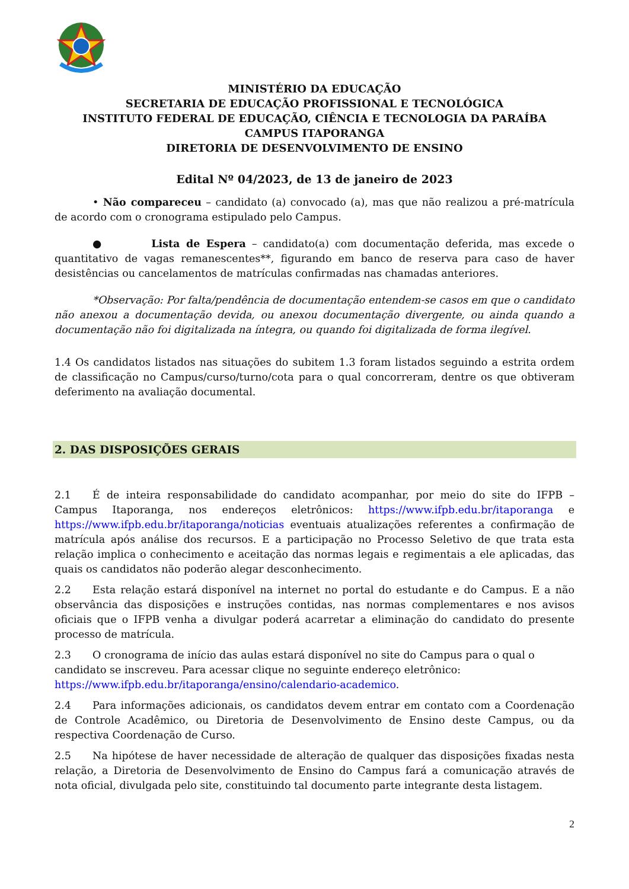MINISTÉRIO DA EDUCAÇÃO
SECRETARIA DE EDUCAÇÃO PROFISSIONAL E TECNOLÓGICA
INSTITUTO FEDERAL DE EDUCAÇÃO, CIÊNCIA E TECNOLOGIA DA PARAÍBA
CAMPUS ITAPORANGA
DIRETORIA DE DESENVOLVIMENTO DE ENSINO
Edital Nº 04/2023, de 13 de janeiro de 2023
• Não compareceu – candidato (a) convocado (a), mas que não realizou a pré-matrícula de acordo com o cronograma estipulado pelo Campus.
● Lista de Espera – candidato(a) com documentação deferida, mas excede o quantitativo de vagas remanescentes**, figurando em banco de reserva para caso de haver desistências ou cancelamentos de matrículas confirmadas nas chamadas anteriores.
*Observação: Por falta/pendência de documentação entendem-se casos em que o candidato não anexou a documentação devida, ou anexou documentação divergente, ou ainda quando a documentação não foi digitalizada na íntegra, ou quando foi digitalizada de forma ilegível.
1.4 Os candidatos listados nas situações do subitem 1.3 foram listados seguindo a estrita ordem de classificação no Campus/curso/turno/cota para o qual concorreram, dentre os que obtiveram deferimento na avaliação documental.
2. DAS DISPOSIÇÕES GERAIS
2.1 É de inteira responsabilidade do candidato acompanhar, por meio do site do IFPB – Campus Itaporanga, nos endereços eletrônicos: https://www.ifpb.edu.br/itaporanga e https://www.ifpb.edu.br/itaporanga/noticias eventuais atualizações referentes a confirmação de matrícula após análise dos recursos. E a participação no Processo Seletivo de que trata esta relação implica o conhecimento e aceitação das normas legais e regimentais a ele aplicadas, das quais os candidatos não poderão alegar desconhecimento.
2.2 Esta relação estará disponível na internet no portal do estudante e do Campus. E a não observância das disposições e instruções contidas, nas normas complementares e nos avisos oficiais que o IFPB venha a divulgar poderá acarretar a eliminação do candidato do presente processo de matrícula.
2.3 O cronograma de início das aulas estará disponível no site do Campus para o qual o candidato se inscreveu. Para acessar clique no seguinte endereço eletrônico: https://www.ifpb.edu.br/itaporanga/ensino/calendario-academico.
2.4 Para informações adicionais, os candidatos devem entrar em contato com a Coordenação de Controle Acadêmico, ou Diretoria de Desenvolvimento de Ensino deste Campus, ou da respectiva Coordenação de Curso.
2.5 Na hipótese de haver necessidade de alteração de qualquer das disposições fixadas nesta relação, a Diretoria de Desenvolvimento de Ensino do Campus fará a comunicação através de nota oficial, divulgada pelo site, constituindo tal documento parte integrante desta listagem.
2